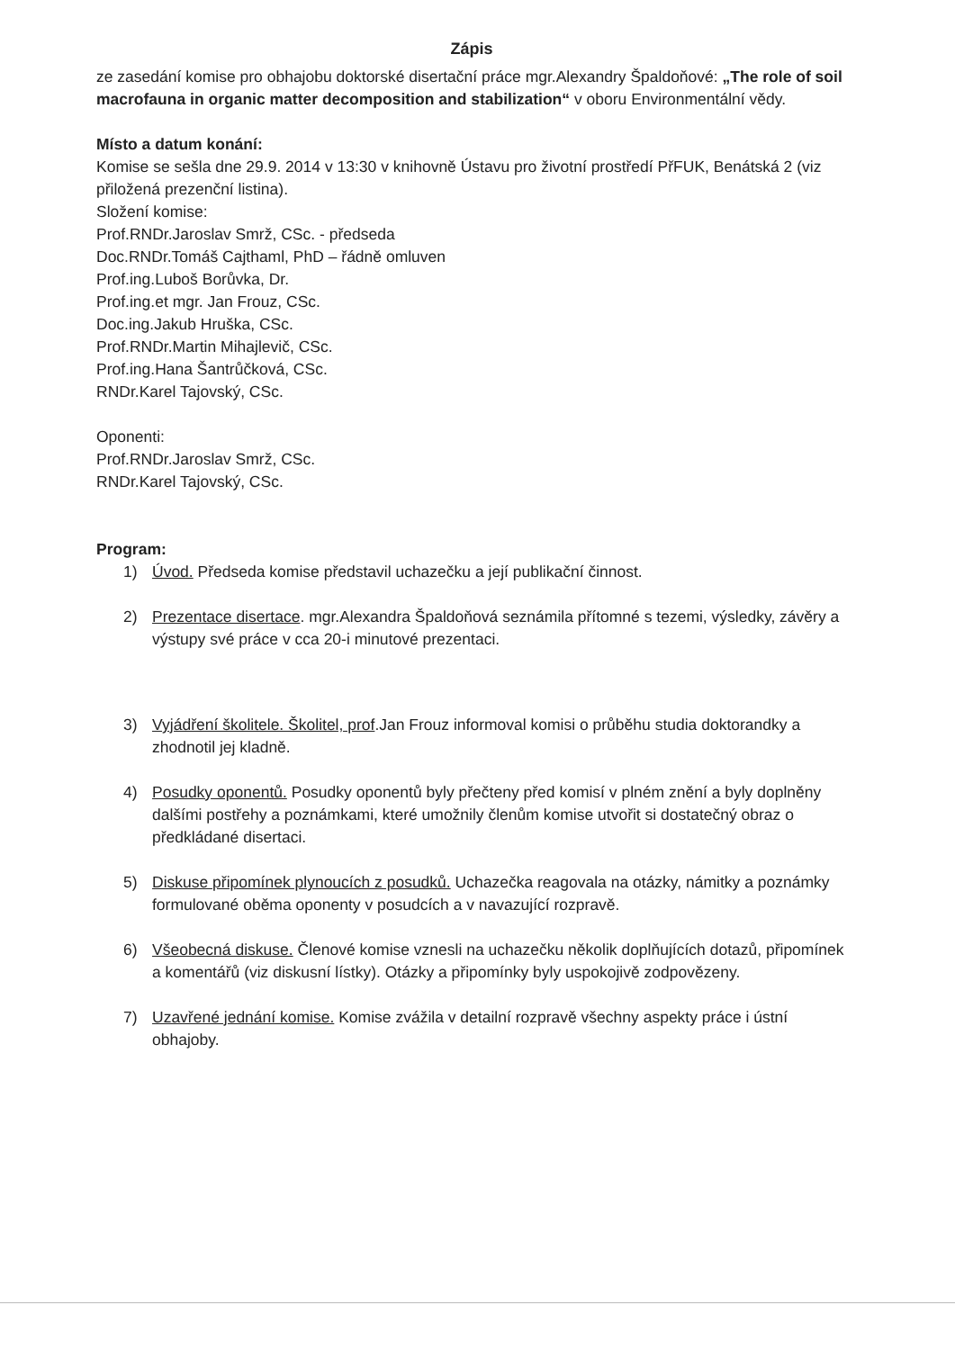Zápis
ze zasedání komise pro obhajobu doktorské disertační práce mgr.Alexandry Špaldoňové: „The role of soil macrofauna in organic matter decomposition and stabilization“ v oboru Environmentální vědy.
Místo a datum konání:
Komise se sešla dne 29.9. 2014 v 13:30 v knihovně Ústavu pro životní prostředí PřFUK, Benátská 2 (viz přiložená prezenční listina).
Složení komise:
Prof.RNDr.Jaroslav Smrž, CSc. - předseda
Doc.RNDr.Tomáš Cajthaml, PhD – řádně omluven
Prof.ing.Luboš Borůvka, Dr.
Prof.ing.et mgr. Jan Frouz, CSc.
Doc.ing.Jakub Hruška, CSc.
Prof.RNDr.Martin Mihajlevič, CSc.
Prof.ing.Hana Šantrůčková, CSc.
RNDr.Karel Tajovský, CSc.
Oponenti:
Prof.RNDr.Jaroslav Smrž, CSc.
RNDr.Karel Tajovský, CSc.
Program:
1) Úvod. Předseda komise představil uchazečku a její publikační činnost.
2) Prezentace disertace. mgr.Alexandra Špaldoňová seznámila přítomné s tezemi, výsledky, závěry a výstupy své práce v cca 20-i minutové prezentaci.
3) Vyjádření školitele. Školitel, prof.Jan Frouz informoval komisi o průběhu studia doktorandky a zhodnotil jej kladně.
4) Posudky oponentů. Posudky oponentů byly přečteny před komisí v plném znění a byly doplněny dalšími postřehy a poznámkami, které umožnily členům komise utvořit si dostatečný obraz o předkládané disertaci.
5) Diskuse připomínek plynoucích z posudků. Uchazečka reagovala na otázky, námitky a poznámky formulované oběma oponenty v posudcích a v navazující rozpravě.
6) Všeobecná diskuse. Členové komise vznesli na uchazečku několik doplňujících dotazů, připomínek a komentářů (viz diskusní lístky). Otázky a připomínky byly uspokojivě zodpovězeny.
7) Uzavřené jednání komise. Komise zvážila v detailní rozpravě všechny aspekty práce i ústní obhajoby.